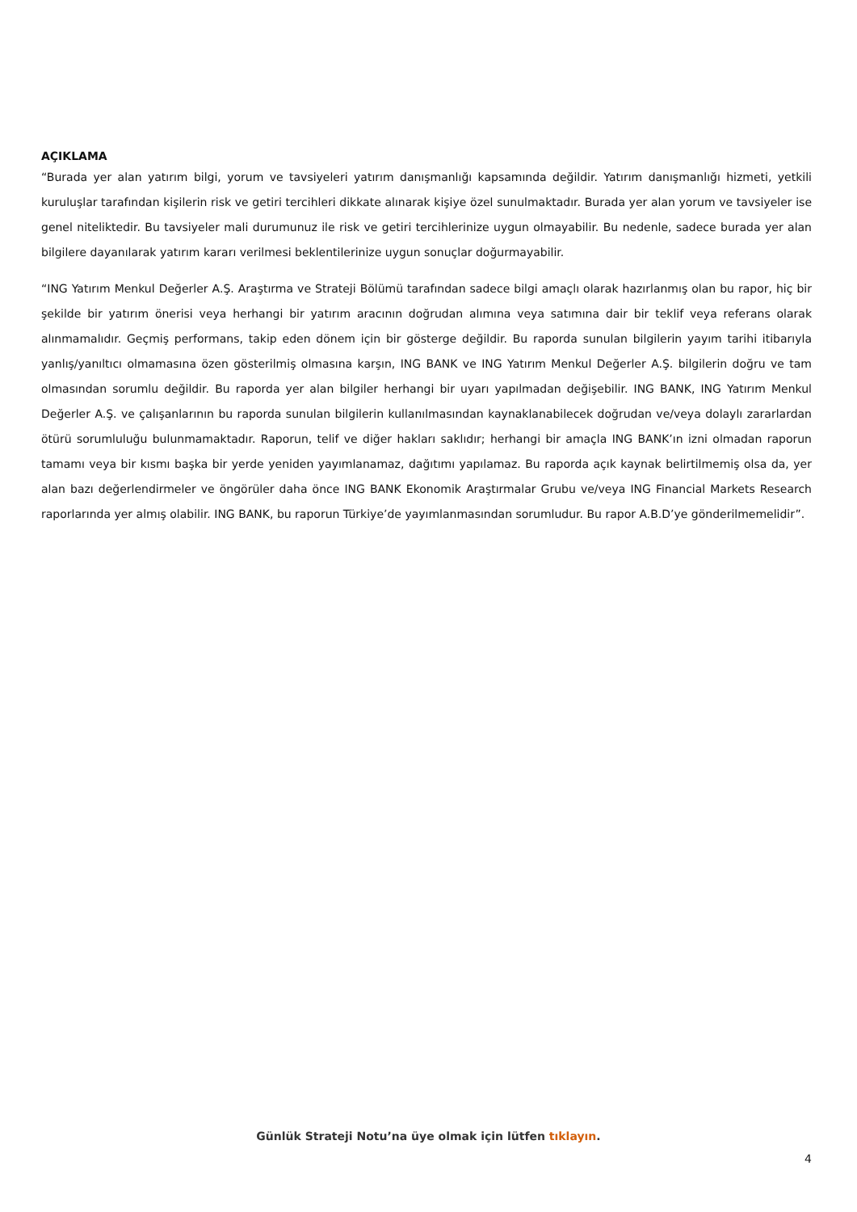AÇIKLAMA
“Burada yer alan yatırım bilgi, yorum ve tavsiyeleri yatırım danışmanlığı kapsamında değildir. Yatırım danışmanlığı hizmeti, yetkili kuruluşlar tarafından kişilerin risk ve getiri tercihleri dikkate alınarak kişiye özel sunulmaktadır. Burada yer alan yorum ve tavsiyeler ise genel niteliktedir. Bu tavsiyeler mali durumunuz ile risk ve getiri tercihlerinize uygun olmayabilir. Bu nedenle, sadece burada yer alan bilgilere dayanılarak yatırım kararı verilmesi beklentilerinize uygun sonuçlar doğurmayabilir.
“ING Yatırım Menkul Değerler A.Ş. Araştırma ve Strateji Bölümü tarafından sadece bilgi amaçlı olarak hazırlanmış olan bu rapor, hiç bir şekilde bir yatırım önerisi veya herhangi bir yatırım aracının doğrudan alımına veya satımına dair bir teklif veya referans olarak alınmamalıdır. Geçmiş performans, takip eden dönem için bir gösterge değildir. Bu raporda sunulan bilgilerin yayım tarihi itibarıyla yanlış/yanıltıcı olmamasına özen gösterilmiş olmasına karşın, ING BANK ve ING Yatırım Menkul Değerler A.Ş. bilgilerin doğru ve tam olmasından sorumlu değildir. Bu raporda yer alan bilgiler herhangi bir uyarı yapılmadan değişebilir. ING BANK, ING Yatırım Menkul Değerler A.Ş. ve çalışanlarının bu raporda sunulan bilgilerin kullanılmasından kaynaklanabilecek doğrudan ve/veya dolaylı zararlardan ötürü sorumluluğu bulunmamaktadır. Raporun, telif ve diğer hakları saklıdır; herhangi bir amaçla ING BANK’ın izni olmadan raporun tamamı veya bir kısmı başka bir yerde yeniden yayımlanamaz, dağıtımı yapılamaz. Bu raporda açık kaynak belirtilmemiş olsa da, yer alan bazı değerlendirmeler ve öngörüler daha önce ING BANK Ekonomik Araştırmalar Grubu ve/veya ING Financial Markets Research raporlarında yer almış olabilir. ING BANK, bu raporun Türkiye’de yayımlanmasından sorumludur. Bu rapor A.B.D’ye gönderilmemelidir”.
Günlük Strateji Notu’na üye olmak için lütfen tıklayın.
4